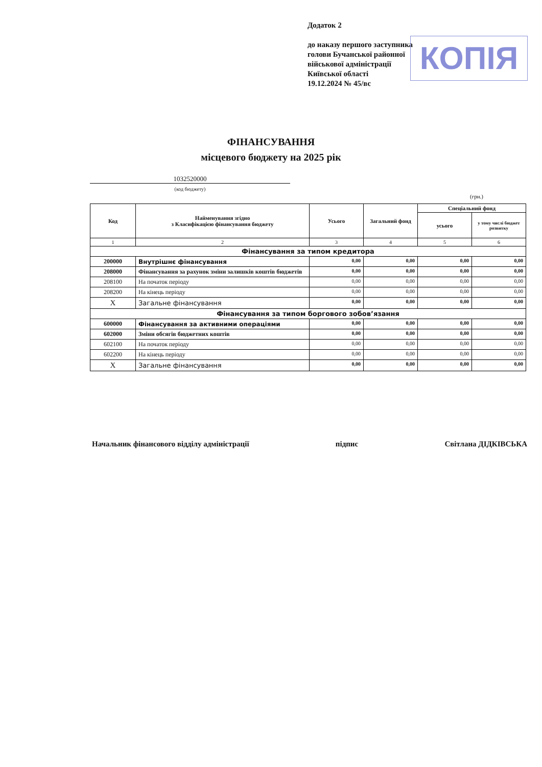Додаток 2
до наказу першого заступника
голови Бучанської районної
військової адміністрації
Київської області
19.12.2024 № 45/вс
КОПІЯ
ФІНАНСУВАННЯ
місцевого бюджету на 2025 рік
1032520000
(код бюджету)
(грн.)
| Код | Найменування згідно з Класифікацією фінансування бюджету | Усього | Загальний фонд | Спеціальний фонд | |
| --- | --- | --- | --- | --- | --- |
| | | | | усього | у тому числі бюджет розвитку |
| 1 | 2 | 3 | 4 | 5 | 6 |
| Фінансування за типом кредитора | | | | | |
| 200000 | Внутрішнє фінансування | 0,00 | 0,00 | 0,00 | 0,00 |
| 208000 | Фінансування за рахунок зміни залишків коштів бюджетів | 0,00 | 0,00 | 0,00 | 0,00 |
| 208100 | На початок періоду | 0,00 | 0,00 | 0,00 | 0,00 |
| 208200 | На кінець періоду | 0,00 | 0,00 | 0,00 | 0,00 |
| X | Загальне фінансування | 0,00 | 0,00 | 0,00 | 0,00 |
| Фінансування за типом боргового зобов’язання | | | | | |
| 600000 | Фінансування за активними операціями | 0,00 | 0,00 | 0,00 | 0,00 |
| 602000 | Зміни обсягів бюджетних коштів | 0,00 | 0,00 | 0,00 | 0,00 |
| 602100 | На початок періоду | 0,00 | 0,00 | 0,00 | 0,00 |
| 602200 | На кінець періоду | 0,00 | 0,00 | 0,00 | 0,00 |
| X | Загальне фінансування | 0,00 | 0,00 | 0,00 | 0,00 |
Начальник фінансового відділу адміністрації підпис Світлана ДІДКІВСЬКА